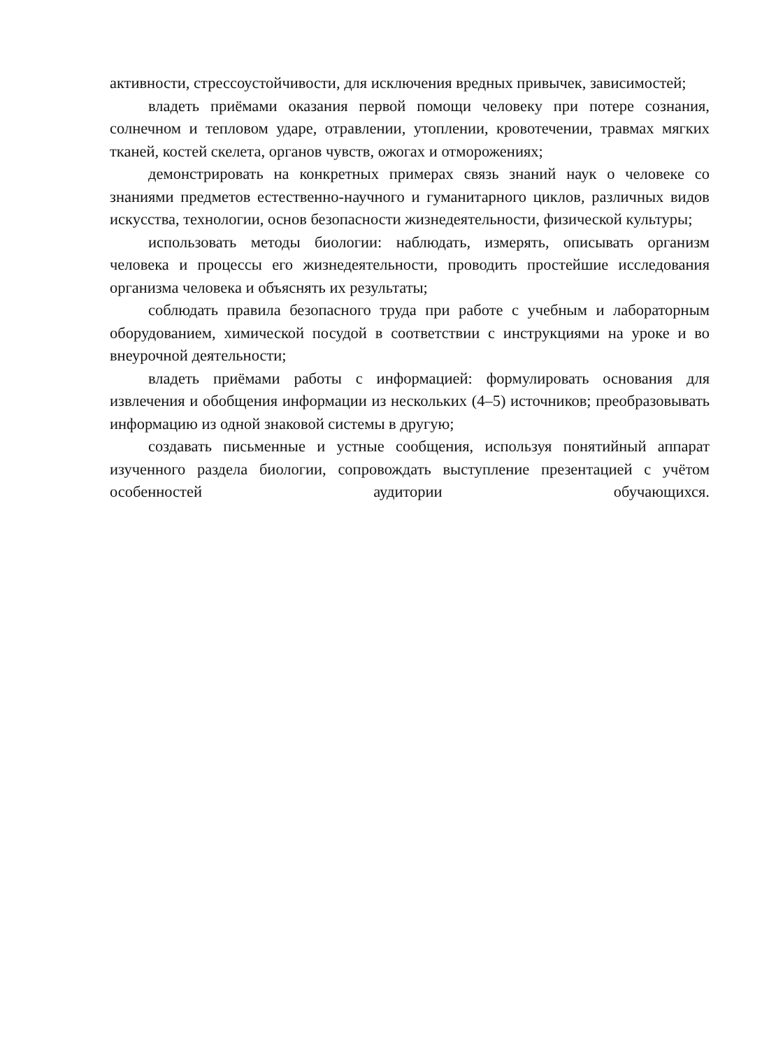активности, стрессоустойчивости, для исключения вредных привычек, зависимостей;
владеть приёмами оказания первой помощи человеку при потере сознания, солнечном и тепловом ударе, отравлении, утоплении, кровотечении, травмах мягких тканей, костей скелета, органов чувств, ожогах и отморожениях;
демонстрировать на конкретных примерах связь знаний наук о человеке со знаниями предметов естественно-научного и гуманитарного циклов, различных видов искусства, технологии, основ безопасности жизнедеятельности, физической культуры;
использовать методы биологии: наблюдать, измерять, описывать организм человека и процессы его жизнедеятельности, проводить простейшие исследования организма человека и объяснять их результаты;
соблюдать правила безопасного труда при работе с учебным и лабораторным оборудованием, химической посудой в соответствии с инструкциями на уроке и во внеурочной деятельности;
владеть приёмами работы с информацией: формулировать основания для извлечения и обобщения информации из нескольких (4–5) источников; преобразовывать информацию из одной знаковой системы в другую;
создавать письменные и устные сообщения, используя понятийный аппарат изученного раздела биологии, сопровождать выступление презентацией с учётом особенностей аудитории обучающихся.